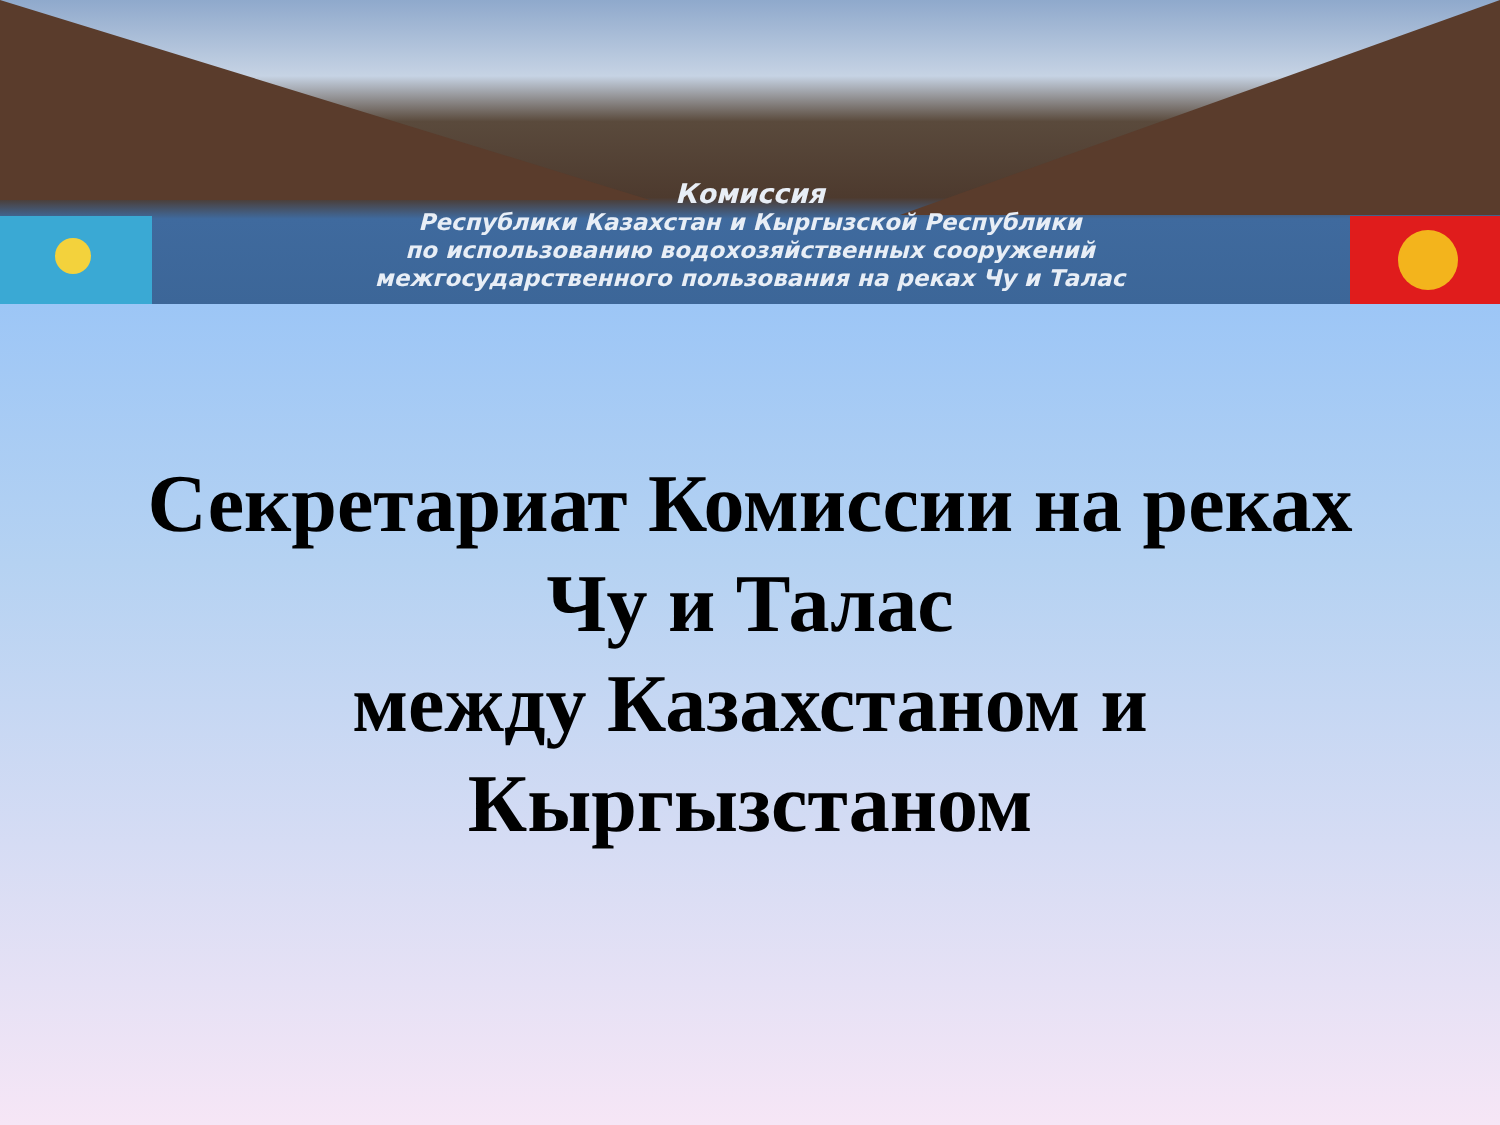Комиссия
Республики Казахстан и Кыргызской Республики
по использованию водохозяйственных сооружений
межгосударственного пользования на реках Чу и Талас
Секретариат Комиссии на реках
Чу и Талас
между Казахстаном и
Кыргызстаном